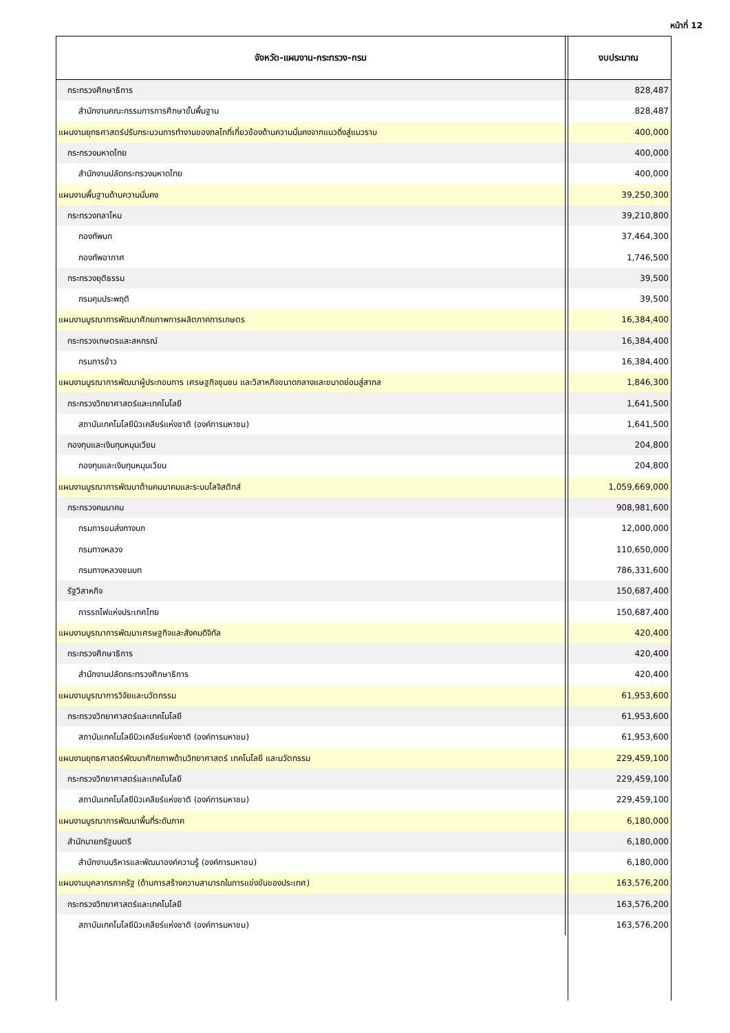หน้าที่ 12
| จังหวัด-แผนงาน-กระทรวง-กรม | งบประมาณ |
| --- | --- |
| กระทรวงศึกษาธิการ | 828,487 |
| สำนักงานคณะกรรมการการศึกษาขั้นพื้นฐาน | 828,487 |
| แผนงานยุทธศาสตร์ปรับกระบวนการทำงานของกลไกที่เกี่ยวข้องด้านความมั่นคงจากแนวดิ่งสู่แนวราบ | 400,000 |
| กระทรวงมหาดไทย | 400,000 |
| สำนักงานปลัดกระทรวงมหาดไทย | 400,000 |
| แผนงานพื้นฐานด้านความมั่นคง | 39,250,300 |
| กระทรวงกลาโหม | 39,210,800 |
| กองทัพบก | 37,464,300 |
| กองทัพอากาศ | 1,746,500 |
| กระทรวงยุติธรรม | 39,500 |
| กรมคุมประพฤติ | 39,500 |
| แผนงานบูรณาการพัฒนาศักยภาพการผลิตภาคการเกษตร | 16,384,400 |
| กระทรวงเกษตรและสหกรณ์ | 16,384,400 |
| กรมการข้าว | 16,384,400 |
| แผนงานบูรณาการพัฒนาผู้ประกอบการ เศรษฐกิจชุมชน และวิสาหกิจขนาดกลางและขนาดย่อมสู่สากล | 1,846,300 |
| กระทรวงวิทยาศาสตร์และเทคโนโลยี | 1,641,500 |
| สถาบันเทคโนโลยีนิวเคลียร์แห่งชาติ (องค์การมหาชน) | 1,641,500 |
| กองทุนและเงินทุนหมุนเวียน | 204,800 |
| กองทุนและเงินทุนหมุนเวียน | 204,800 |
| แผนงานบูรณาการพัฒนาด้านคมนาคมและระบบโลจิสติกส์ | 1,059,669,000 |
| กระทรวงคมนาคม | 908,981,600 |
| กรมการขนส่งทางบก | 12,000,000 |
| กรมทางหลวง | 110,650,000 |
| กรมทางหลวงชนบท | 786,331,600 |
| รัฐวิสาหกิจ | 150,687,400 |
| การรถไฟแห่งประเทศไทย | 150,687,400 |
| แผนงานบูรณาการพัฒนาเศรษฐกิจและสังคมดิจิทัล | 420,400 |
| กระทรวงศึกษาธิการ | 420,400 |
| สำนักงานปลัดกระทรวงศึกษาธิการ | 420,400 |
| แผนงานบูรณาการวิจัยและนวัตกรรม | 61,953,600 |
| กระทรวงวิทยาศาสตร์และเทคโนโลยี | 61,953,600 |
| สถาบันเทคโนโลยีนิวเคลียร์แห่งชาติ (องค์การมหาชน) | 61,953,600 |
| แผนงานยุทธศาสตร์พัฒนาศักยภาพด้านวิทยาศาสตร์ เทคโนโลยี และนวัตกรรม | 229,459,100 |
| กระทรวงวิทยาศาสตร์และเทคโนโลยี | 229,459,100 |
| สถาบันเทคโนโลยีนิวเคลียร์แห่งชาติ (องค์การมหาชน) | 229,459,100 |
| แผนงานบูรณาการพัฒนาพื้นที่ระดับภาค | 6,180,000 |
| สำนักนายกรัฐมนตรี | 6,180,000 |
| สำนักงานบริหารและพัฒนาองค์ความรู้ (องค์การมหาชน) | 6,180,000 |
| แผนงานบุคลากรภาครัฐ (ด้านการสร้างความสามารถในการแข่งขันของประเทศ) | 163,576,200 |
| กระทรวงวิทยาศาสตร์และเทคโนโลยี | 163,576,200 |
| สถาบันเทคโนโลยีนิวเคลียร์แห่งชาติ (องค์การมหาชน) | 163,576,200 |